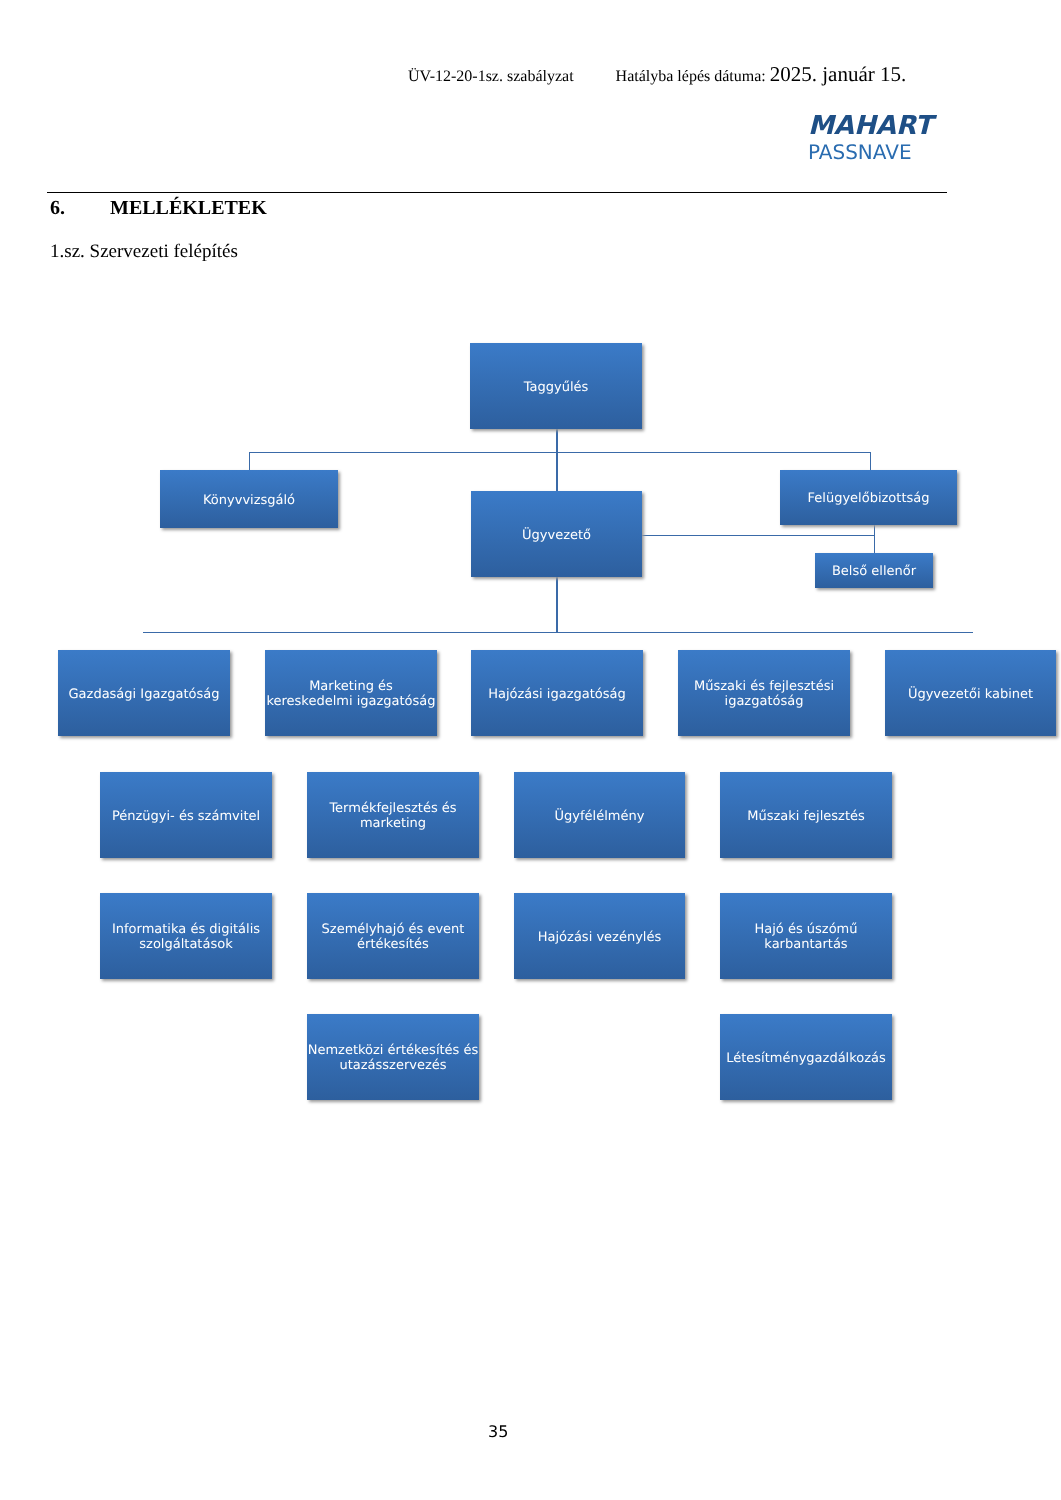ÜV-12-20-1sz. szabályzat Hatályba lépés dátuma: 2025. január 15.
MAHART
PASSNAVE
6. MELLÉKLETEK
1.sz. Szervezeti felépítés
Taggyűlés
Könyvvizsgáló
Ügyvezető
Felügyelőbizottság
Belső ellenőr
Gazdasági Igazgatóság
Marketing és kereskedelmi igazgatóság
Hajózási igazgatóság
Műszaki és fejlesztési igazgatóság
Ügyvezetői kabinet
Pénzügyi- és számvitel
Informatika és digitális szolgáltatások
Termékfejlesztés és marketing
Személyhajó és event értékesítés
Nemzetközi értékesítés és utazásszervezés
Ügyfélélmény
Hajózási vezénylés
Műszaki fejlesztés
Hajó és úszómű karbantartás
Létesítménygazdálkozás
35